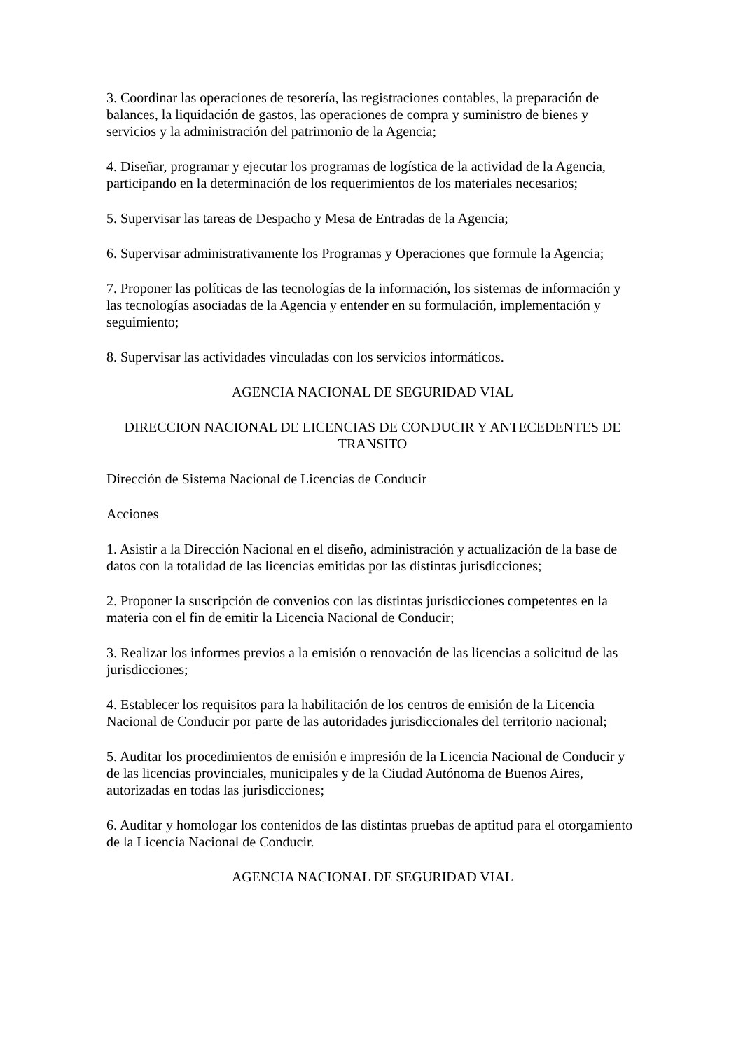3. Coordinar las operaciones de tesorería, las registraciones contables, la preparación de balances, la liquidación de gastos, las operaciones de compra y suministro de bienes y servicios y la administración del patrimonio de la Agencia;
4. Diseñar, programar y ejecutar los programas de logística de la actividad de la Agencia, participando en la determinación de los requerimientos de los materiales necesarios;
5. Supervisar las tareas de Despacho y Mesa de Entradas de la Agencia;
6. Supervisar administrativamente los Programas y Operaciones que formule la Agencia;
7. Proponer las políticas de las tecnologías de la información, los sistemas de información y las tecnologías asociadas de la Agencia y entender en su formulación, implementación y seguimiento;
8. Supervisar las actividades vinculadas con los servicios informáticos.
AGENCIA NACIONAL DE SEGURIDAD VIAL
DIRECCION NACIONAL DE LICENCIAS DE CONDUCIR Y ANTECEDENTES DE TRANSITO
Dirección de Sistema Nacional de Licencias de Conducir
Acciones
1. Asistir a la Dirección Nacional en el diseño, administración y actualización de la base de datos con la totalidad de las licencias emitidas por las distintas jurisdicciones;
2. Proponer la suscripción de convenios con las distintas jurisdicciones competentes en la materia con el fin de emitir la Licencia Nacional de Conducir;
3. Realizar los informes previos a la emisión o renovación de las licencias a solicitud de las jurisdicciones;
4. Establecer los requisitos para la habilitación de los centros de emisión de la Licencia Nacional de Conducir por parte de las autoridades jurisdiccionales del territorio nacional;
5. Auditar los procedimientos de emisión e impresión de la Licencia Nacional de Conducir y de las licencias provinciales, municipales y de la Ciudad Autónoma de Buenos Aires, autorizadas en todas las jurisdicciones;
6. Auditar y homologar los contenidos de las distintas pruebas de aptitud para el otorgamiento de la Licencia Nacional de Conducir.
AGENCIA NACIONAL DE SEGURIDAD VIAL